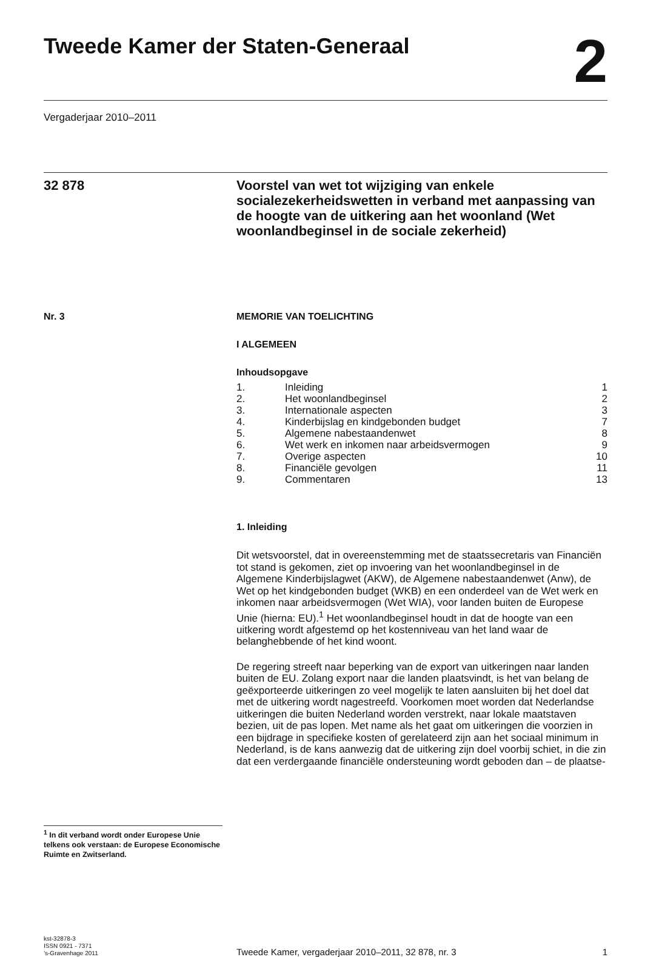Tweede Kamer der Staten-Generaal 2
Vergaderjaar 2010–2011
32 878
Voorstel van wet tot wijziging van enkele socialezekerheidswetten in verband met aanpassing van de hoogte van de uitkering aan het woonland (Wet woonlandbeginsel in de sociale zekerheid)
Nr. 3
<sup>1</sup> In dit verband wordt onder Europese Unie telkens ook verstaan: de Europese Economische Ruimte en Zwitserland.
MEMORIE VAN TOELICHTING
I ALGEMEEN
Inhoudsopgave
| 1. | Inleiding | 1 |
| 2. | Het woonlandbeginsel | 2 |
| 3. | Internationale aspecten | 3 |
| 4. | Kinderbijslag en kindgebonden budget | 7 |
| 5. | Algemene nabestaandenwet | 8 |
| 6. | Wet werk en inkomen naar arbeidsvermogen | 9 |
| 7. | Overige aspecten | 10 |
| 8. | Financiële gevolgen | 11 |
| 9. | Commentaren | 13 |
1. Inleiding
Dit wetsvoorstel, dat in overeenstemming met de staatssecretaris van Financiën tot stand is gekomen, ziet op invoering van het woonlandbeginsel in de Algemene Kinderbijslagwet (AKW), de Algemene nabestaandenwet (Anw), de Wet op het kindgebonden budget (WKB) en een onderdeel van de Wet werk en inkomen naar arbeidsvermogen (Wet WIA), voor landen buiten de Europese Unie (hierna: EU).<sup>1</sup> Het woonlandbeginsel houdt in dat de hoogte van een uitkering wordt afgestemd op het kostenniveau van het land waar de belanghebbende of het kind woont.
De regering streeft naar beperking van de export van uitkeringen naar landen buiten de EU. Zolang export naar die landen plaatsvindt, is het van belang de geëxporteerde uitkeringen zo veel mogelijk te laten aansluiten bij het doel dat met de uitkering wordt nagestreefd. Voorkomen moet worden dat Nederlandse uitkeringen die buiten Nederland worden verstrekt, naar lokale maatstaven bezien, uit de pas lopen. Met name als het gaat om uitkeringen die voorzien in een bijdrage in specifieke kosten of gerelateerd zijn aan het sociaal minimum in Nederland, is de kans aanwezig dat de uitkering zijn doel voorbij schiet, in die zin dat een verdergaande financiële ondersteuning wordt geboden dan – de plaatse-
kst-32878-3
ISSN 0921 - 7371
’s-Gravenhage 2011
Tweede Kamer, vergaderjaar 2010–2011, 32 878, nr. 3 1